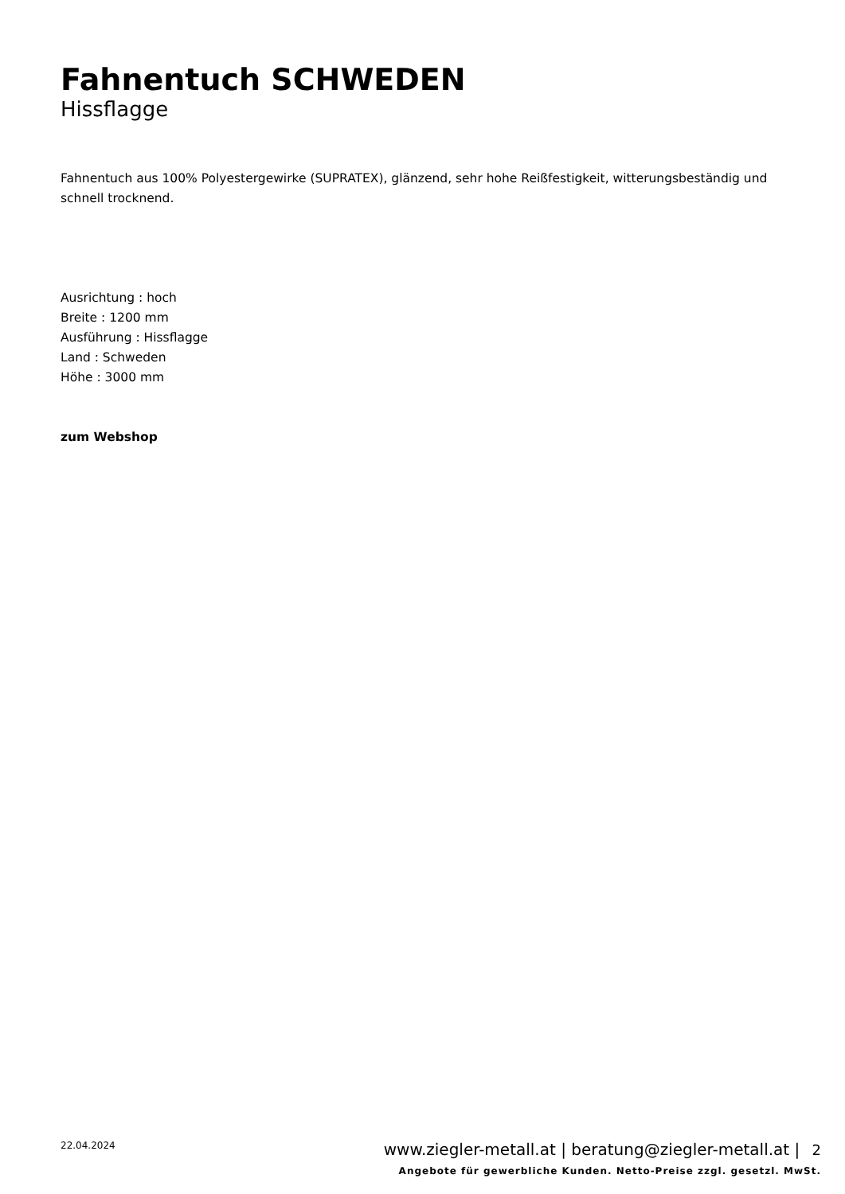Fahnentuch SCHWEDEN
Hissflagge
Fahnentuch aus 100% Polyestergewirke (SUPRATEX), glänzend, sehr hohe Reißfestigkeit, witterungsbeständig und schnell trocknend.
Ausrichtung : hoch
Breite : 1200 mm
Ausführung : Hissflagge
Land : Schweden
Höhe : 3000 mm
zum Webshop
22.04.2024
www.ziegler-metall.at | beratung@ziegler-metall.at | 2
Angebote für gewerbliche Kunden. Netto-Preise zzgl. gesetzl. MwSt.